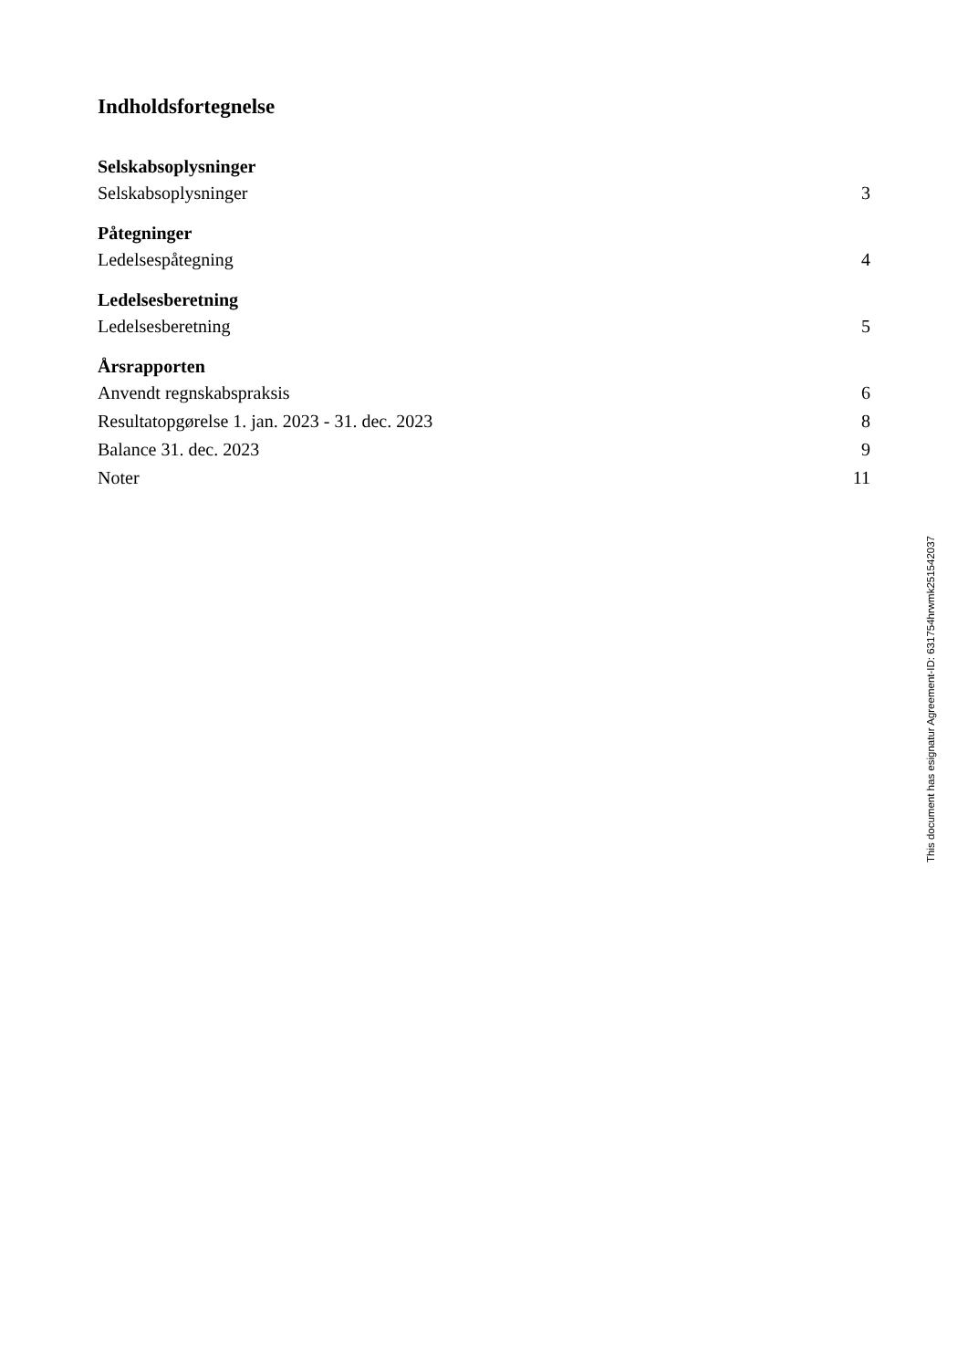Indholdsfortegnelse
Selskabsoplysninger
Selskabsoplysninger 3
Påtegninger
Ledelsespåtegning 4
Ledelsesberetning
Ledelsesberetning 5
Årsrapporten
Anvendt regnskabspraksis 6
Resultatopgørelse 1. jan. 2023 - 31. dec. 2023 8
Balance 31. dec. 2023 9
Noter 11
This document has esignatur Agreement-ID: 631754hrwmk251542037